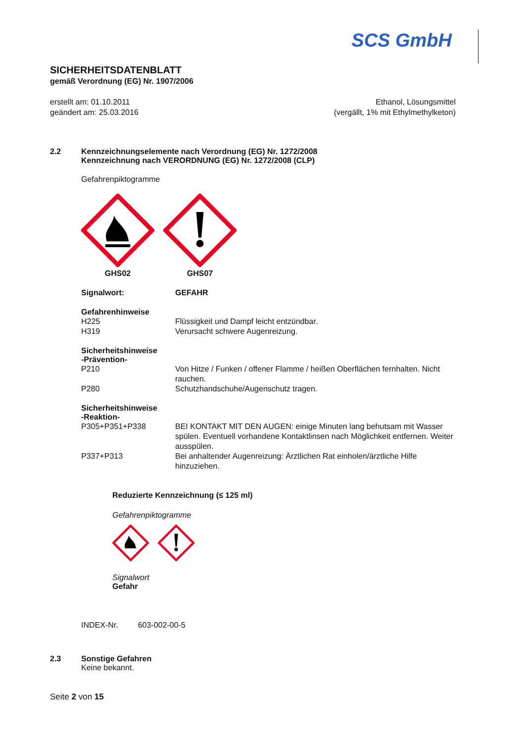SCS GmbH
SICHERHEITSDATENBLATT
gemäß Verordnung (EG) Nr. 1907/2006
erstellt am: 01.10.2011
geändert am: 25.03.2016
Ethanol, Lösungsmittel
(vergällt, 1% mit Ethylmethylketon)
2.2 Kennzeichnungselemente nach Verordnung (EG) Nr. 1272/2008
Kennzeichnung nach VERORDNUNG (EG) Nr. 1272/2008 (CLP)
Gefahrenpiktogramme
GHS02
GHS07
Signalwort: GEFAHR
Gefahrenhinweise
H225 Flüssigkeit und Dampf leicht entzündbar.
H319 Verursacht schwere Augenreizung.
Sicherheitshinweise
-Prävention-
P210 Von Hitze / Funken / offener Flamme / heißen Oberflächen fernhalten. Nicht rauchen.
P280 Schutzhandschuhe/Augenschutz tragen.
Sicherheitshinweise
-Reaktion-
P305+P351+P338 BEI KONTAKT MIT DEN AUGEN: einige Minuten lang behutsam mit Wasser spülen. Eventuell vorhandene Kontaktlinsen nach Möglichkeit entfernen. Weiter ausspülen.
P337+P313 Bei anhaltender Augenreizung: Ärztlichen Rat einholen/ärztliche Hilfe hinzuziehen.
Reduzierte Kennzeichnung (≤ 125 ml)
Gefahrenpiktogramme
Signalwort
Gefahr
INDEX-Nr. 603-002-00-5
2.3 Sonstige Gefahren
Keine bekannt.
Seite 2 von 15